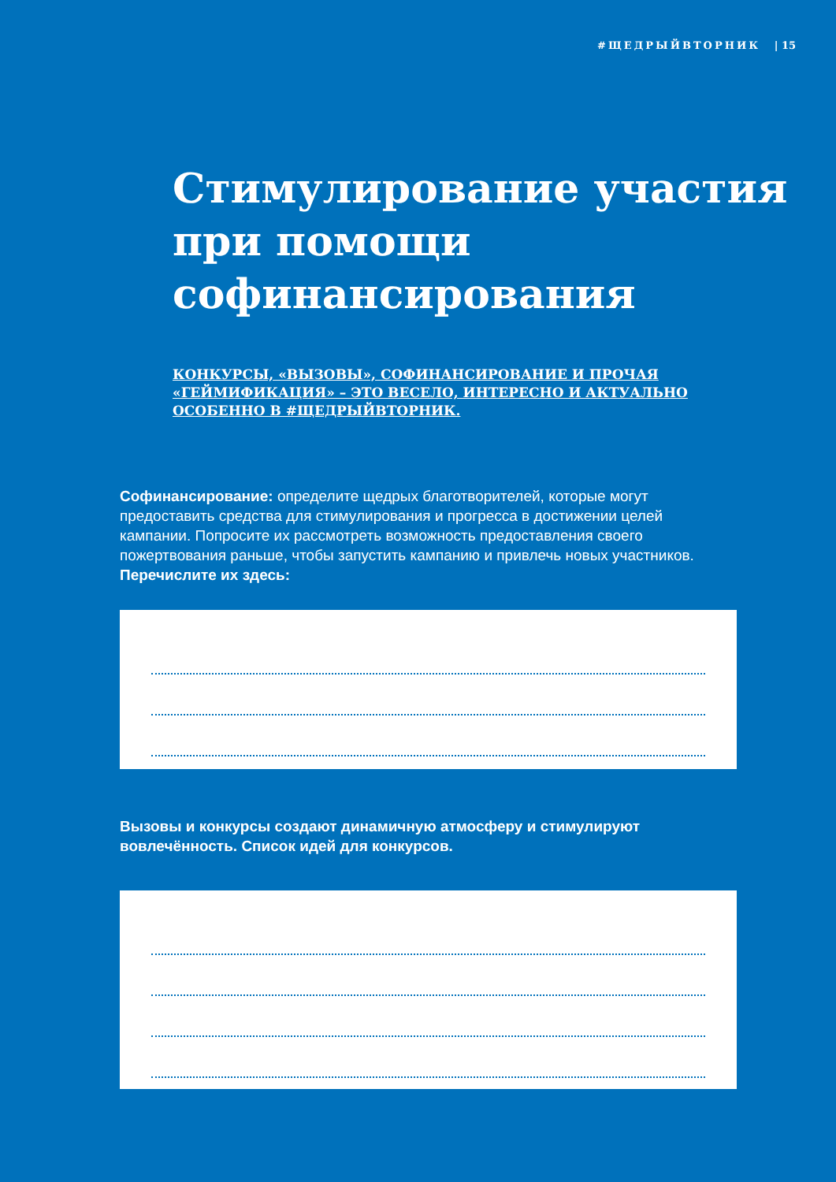#ЩЕДРЫЙВТОРНИК | 15
Стимулирование участия при помощи софинансирования
КОНКУРСЫ, «ВЫЗОВЫ», СОФИНАНСИРОВАНИЕ И ПРОЧАЯ «ГЕЙМИФИКАЦИЯ» – ЭТО ВЕСЕЛО, ИНТЕРЕСНО И АКТУАЛЬНО ОСОБЕННО В #ЩЕДРЫЙВТОРНИК.
Софинансирование: определите щедрых благотворителей, которые могут предоставить средства для стимулирования и прогресса в достижении целей кампании. Попросите их рассмотреть возможность предоставления своего пожертвования раньше, чтобы запустить кампанию и привлечь новых участников. Перечислите их здесь:
Вызовы и конкурсы создают динамичную атмосферу и стимулируют вовлечённость. Список идей для конкурсов.